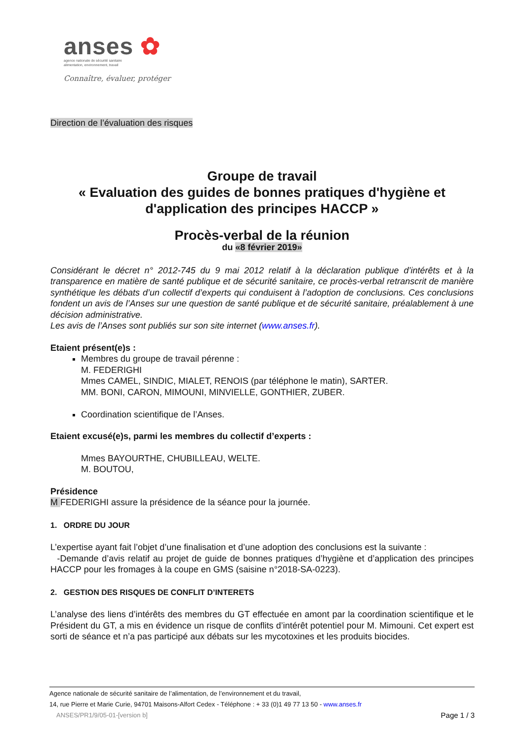anses ✿
agence nationale de sécurité sanitaire
alimentation, environnement, travail
Connaître, évaluer, protéger
Direction de l’évaluation des risques
Groupe de travail
« Evaluation des guides de bonnes pratiques d'hygiène et d'application des principes HACCP »
Procès-verbal de la réunion
du «8 février 2019»
Considérant le décret n° 2012-745 du 9 mai 2012 relatif à la déclaration publique d’intérêts et à la transparence en matière de santé publique et de sécurité sanitaire, ce procès-verbal retranscrit de manière synthétique les débats d’un collectif d’experts qui conduisent à l’adoption de conclusions. Ces conclusions fondent un avis de l’Anses sur une question de santé publique et de sécurité sanitaire, préalablement à une décision administrative.
Les avis de l’Anses sont publiés sur son site internet (www.anses.fr).
Etaient présent(e)s :
Membres du groupe de travail pérenne :
M. FEDERIGHI
Mmes CAMEL, SINDIC, MIALET, RENOIS (par téléphone le matin), SARTER.
MM. BONI, CARON, MIMOUNI, MINVIELLE, GONTHIER, ZUBER.
Coordination scientifique de l’Anses.
Etaient excusé(e)s, parmi les membres du collectif d’experts :
Mmes BAYOURTHE, CHUBILLEAU, WELTE.
M. BOUTOU,
Présidence
M FEDERIGHI assure la présidence de la séance pour la journée.
1. ORDRE DU JOUR
L’expertise ayant fait l’objet d’une finalisation et d’une adoption des conclusions est la suivante :
-Demande d’avis relatif au projet de guide de bonnes pratiques d’hygiène et d’application des principes HACCP pour les fromages à la coupe en GMS (saisine n°2018-SA-0223).
2. GESTION DES RISQUES DE CONFLIT D’INTERETS
L’analyse des liens d’intérêts des membres du GT effectuée en amont par la coordination scientifique et le Président du GT, a mis en évidence un risque de conflits d’intérêt potentiel pour M. Mimouni. Cet expert est sorti de séance et n’a pas participé aux débats sur les mycotoxines et les produits biocides.
Agence nationale de sécurité sanitaire de l’alimentation, de l’environnement et du travail,
14, rue Pierre et Marie Curie, 94701 Maisons-Alfort Cedex - Téléphone : + 33 (0)1 49 77 13 50 - www.anses.fr
ANSES/PR1/9/05-01-[version b] Page 1 / 3